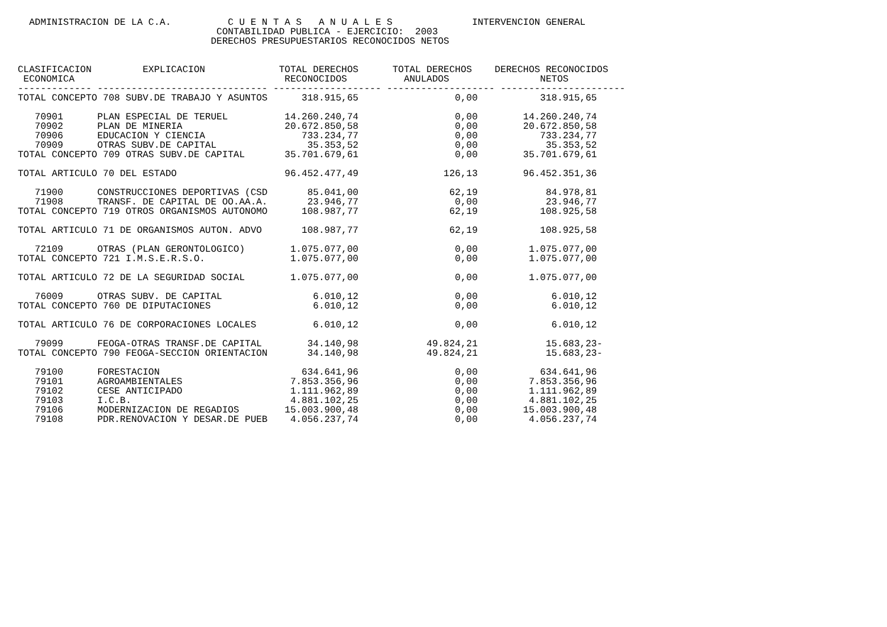ADMINISTRACION DE LA C.A.          C U E N T A S   A N U A L E S              INTERVENCION GENERAL
                                   CONTABILIDAD PUBLICA - EJERCICIO:  2003
                                  DERECHOS PRESUPUESTARIOS RECONOCIDOS NETOS


CLASIFICACION         EXPLICACION             TOTAL DERECHOS      TOTAL DERECHOS    DERECHOS RECONOCIDOS
 ECONOMICA                                     RECONOCIDOS          ANULADOS                NETOS
------------- ------------------------------ ------------------- ------------------- ----------------------
TOTAL CONCEPTO 708 SUBV.DE TRABAJO Y ASUNTOS      318.915,65                 0,00           318.915,65

   70901      PLAN ESPECIAL DE TERUEL          14.260.240,74                 0,00        14.260.240,74
   70902      PLAN DE MINERIA                  20.672.850,58                 0,00        20.672.850,58
   70906      EDUCACION Y CIENCIA                 733.234,77                 0,00           733.234,77
   70909      OTRAS SUBV.DE CAPITAL                35.353,52                 0,00            35.353,52
TOTAL CONCEPTO 709 OTRAS SUBV.DE CAPITAL       35.701.679,61                 0,00        35.701.679,61

TOTAL ARTICULO 70 DEL ESTADO                   96.452.477,49               126,13        96.452.351,36

   71900      CONSTRUCCIONES DEPORTIVAS (CSD       85.041,00                62,19            84.978,81
   71908      TRANSF. DE CAPITAL DE OO.AA.A.       23.946,77                 0,00            23.946,77
TOTAL CONCEPTO 719 OTROS ORGANISMOS AUTONOMO      108.987,77                62,19           108.925,58

TOTAL ARTICULO 71 DE ORGANISMOS AUTON. ADVO       108.987,77                62,19           108.925,58

   72109      OTRAS (PLAN GERONTOLOGICO)        1.075.077,00                 0,00         1.075.077,00
TOTAL CONCEPTO 721 I.M.S.E.R.S.O.               1.075.077,00                 0,00         1.075.077,00

TOTAL ARTICULO 72 DE LA SEGURIDAD SOCIAL        1.075.077,00                 0,00         1.075.077,00

   76009      OTRAS SUBV. DE CAPITAL                6.010,12                 0,00             6.010,12
TOTAL CONCEPTO 760 DE DIPUTACIONES                  6.010,12                 0,00             6.010,12

TOTAL ARTICULO 76 DE CORPORACIONES LOCALES          6.010,12                 0,00             6.010,12

   79099      FEOGA-OTRAS TRANSF.DE CAPITAL        34.140,98            49.824,21            15.683,23-
TOTAL CONCEPTO 790 FEOGA-SECCION ORIENTACION       34.140,98            49.824,21            15.683,23-

   79100      FORESTACION                         634.641,96                 0,00           634.641,96
   79101      AGROAMBIENTALES                   7.853.356,96                 0,00         7.853.356,96
   79102      CESE ANTICIPADO                   1.111.962,89                 0,00         1.111.962,89
   79103      I.C.B.                            4.881.102,25                 0,00         4.881.102,25
   79106      MODERNIZACION DE REGADIOS        15.003.900,48                 0,00        15.003.900,48
   79108      PDR.RENOVACION Y DESAR.DE PUEB    4.056.237,74                 0,00         4.056.237,74